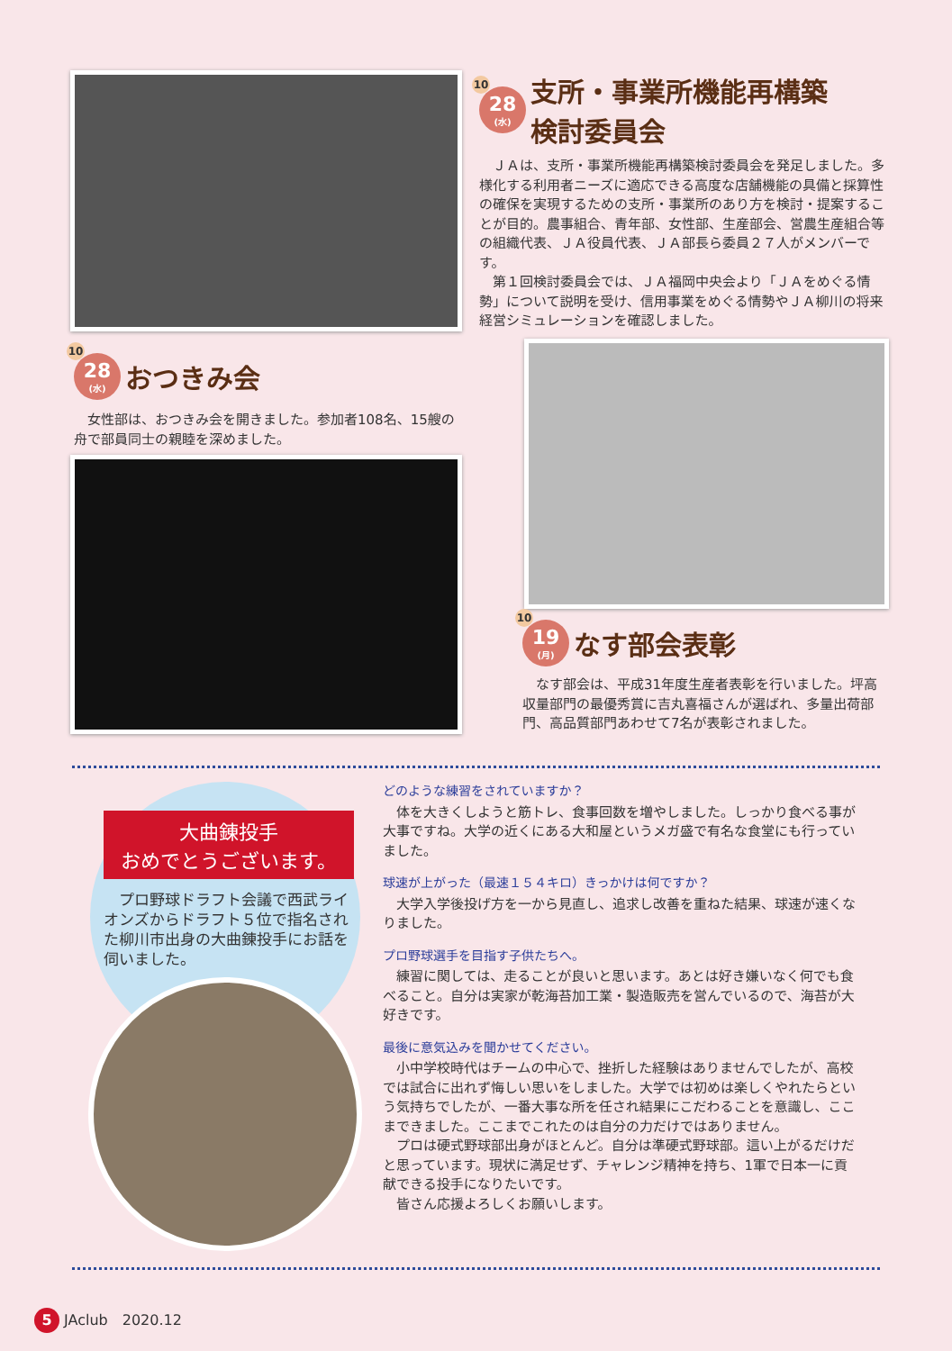<sup>10</sup> 28 (水)
支所・事業所機能再構築
検討委員会
　ＪＡは、支所・事業所機能再構築検討委員会を発足しました。多様化する利用者ニーズに適応できる高度な店舗機能の具備と採算性の確保を実現するための支所・事業所のあり方を検討・提案することが目的。農事組合、青年部、女性部、生産部会、営農生産組合等の組織代表、ＪＡ役員代表、ＪＡ部長ら委員２７人がメンバーです。
　第１回検討委員会では、ＪＡ福岡中央会より「ＪＡをめぐる情勢」について説明を受け、信用事業をめぐる情勢やＪＡ柳川の将来経営シミュレーションを確認しました。
<sup>10</sup> 28 (水)
おつきみ会
　女性部は、おつきみ会を開きました。参加者108名、15艘の舟で部員同士の親睦を深めました。
<sup>10</sup> 19 (月)
なす部会表彰
　なす部会は、平成31年度生産者表彰を行いました。坪高収量部門の最優秀賞に吉丸喜福さんが選ばれ、多量出荷部門、高品質部門あわせて7名が表彰されました。
大曲錬投手
おめでとうございます。
　プロ野球ドラフト会議で西武ライオンズからドラフト５位で指名された柳川市出身の大曲錬投手にお話を伺いました。
どのような練習をされていますか？
　体を大きくしようと筋トレ、食事回数を増やしました。しっかり食べる事が大事ですね。大学の近くにある大和屋というメガ盛で有名な食堂にも行っていました。
球速が上がった（最速１５４キロ）きっかけは何ですか？
　大学入学後投げ方を一から見直し、追求し改善を重ねた結果、球速が速くなりました。
プロ野球選手を目指す子供たちへ。
　練習に関しては、走ることが良いと思います。あとは好き嫌いなく何でも食べること。自分は実家が乾海苔加工業・製造販売を営んでいるので、海苔が大好きです。
最後に意気込みを聞かせてください。
　小中学校時代はチームの中心で、挫折した経験はありませんでしたが、高校では試合に出れず悔しい思いをしました。大学では初めは楽しくやれたらという気持ちでしたが、一番大事な所を任され結果にこだわることを意識し、ここまできました。ここまでこれたのは自分の力だけではありません。
　プロは硬式野球部出身がほとんど。自分は準硬式野球部。這い上がるだけだと思っています。現状に満足せず、チャレンジ精神を持ち、1軍で日本一に貢献できる投手になりたいです。
　皆さん応援よろしくお願いします。
5 JAclub　2020.12